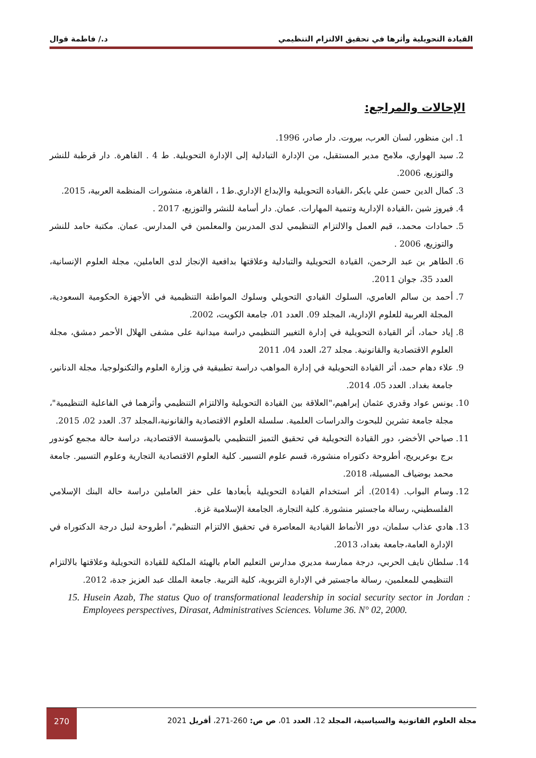القيادة التحويلية وأثرها في تحقيق الالتزام التنظيمي د./ فاطمة قوال
الإحالات والمراجع:
1. ابن منظور، لسان العرب، بيروت. دار صادر، 1996.
2. سيد الهواري، ملامح مدير المستقبل، من الإدارة التبادلية إلى الإدارة التحويلية. ط 4 . القاهرة. دار قرطبة للنشر والتوزيع، 2006.
3. كمال الدين حسن علي بابكر ،القيادة التحويلية والإبداع الإداري.ط1 ، القاهرة، منشورات المنظمة العربية، 2015.
4. فيروز شين ،القيادة الإدارية وتنمية المهارات. عمان. دار أسامة للنشر والتوزيع، 2017 .
5. حمادات محمد.، قيم العمل والالتزام التنظيمي لدى المدربين والمعلمين في المدارس. عمان. مكتبة حامد للنشر والتوزيع، 2006 .
6. الطاهر بن عبد الرحمن، القيادة التحويلية والتبادلية وعلاقتها بدافعية الإنجاز لدى العاملين، مجلة العلوم الإنسانية، العدد 35، جوان 2011.
7. أحمد بن سالم العامري، السلوك القيادي التحويلي وسلوك المواطنة التنظيمية في الأجهزة الحكومية السعودية، المجلة العربية للعلوم الإدارية، المجلد 09. العدد 01، جامعة الكويت، 2002.
8. إياد حماد، أثر القيادة التحويلية في إدارة التغيير التنظيمي دراسة ميدانية على مشفى الهلال الأحمر دمشق، مجلة العلوم الاقتصادية والقانونية. مجلد 27، العدد 04، 2011
9. علاء دهام حمد، أثر القيادة التحويلية في إدارة المواهب دراسة تطبيقية في وزارة العلوم والتكنولوجيا، مجلة الدنانير، جامعة بغداد. العدد 05، 2014.
10. يونس عواد وقدري عثمان إبراهيم،"العلاقة بين القيادة التحويلية والالتزام التنظيمي وأثرهما في الفاعلية التنظيمية"، مجلة جامعة تشرين للبحوث والدراسات العلمية. سلسلة العلوم الاقتصادية والقانونية،المجلد 37. العدد 02، 2015.
11. صياحي الأخضر، دور القيادة التحويلية في تحقيق التميز التنظيمي بالمؤسسة الاقتصادية، دراسة حالة مجمع كوندور برج بوعريريج، أطروحة دكتوراه منشورة، قسم علوم التسيير. كلية العلوم الاقتصادية التجارية وعلوم التسيير. جامعة محمد بوضياف المسيلة، 2018.
12. وسام البواب. (2014). أثر استخدام القيادة التحويلية بأبعادها على حفز العاملين دراسة حالة البنك الإسلامي الفلسطيني، رسالة ماجستير منشورة. كلية التجارة، الجامعة الإسلامية غزة.
13. هادي عذاب سلمان، دور الأنماط القيادية المعاصرة في تحقيق الالتزام التنظيم"، أطروحة لنيل درجة الدكتوراه في الإدارة العامة،جامعة بغداد، 2013.
14. سلطان نايف الحربي، درجة ممارسة مديري مدارس التعليم العام بالهيئة الملكية للقيادة التحويلية وعلاقتها بالالتزام التنظيمي للمعلمين، رسالة ماجستير في الإدارة التربوية، كلية التربية. جامعة الملك عبد العزيز جدة، 2012.
15. Husein Azab, The status Quo of transformational leadership in social security sector in Jordan : Employees perspectives, Dirasat, Administratives Sciences. Volume 36. N° 02, 2000.
مجلة العلوم القانونية والسياسية، المجلد 12، العدد 01، ص ص: 260-271، أفريل 2021 270